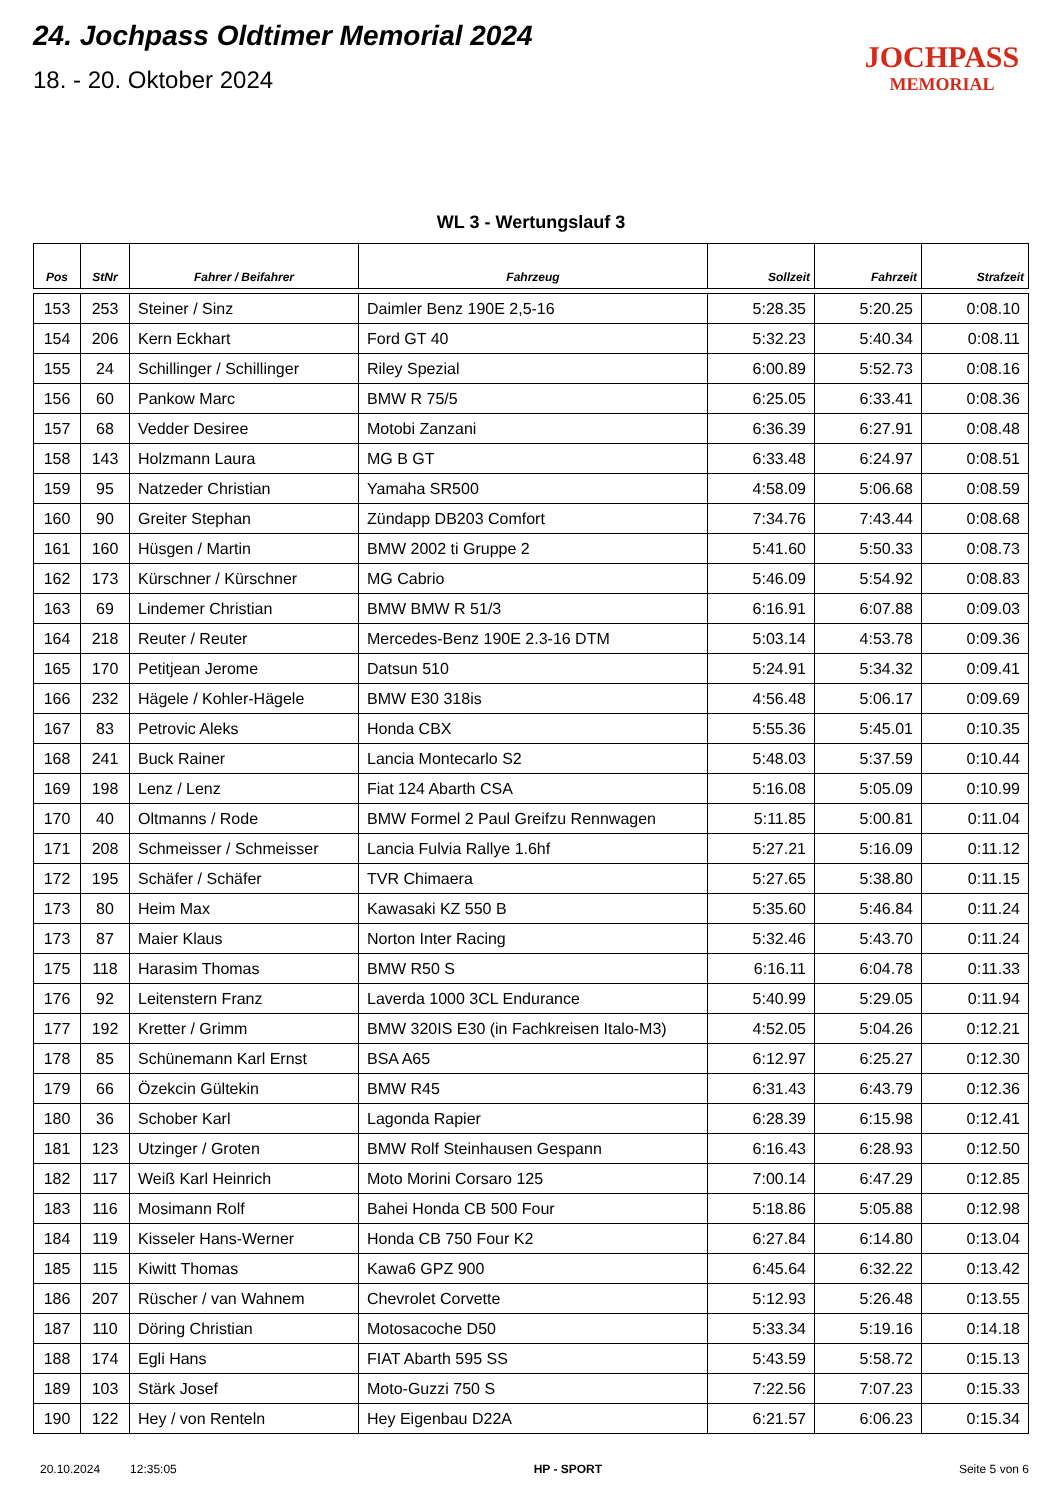24. Jochpass Oldtimer Memorial 2024
18. - 20. Oktober 2024
JOCHPASS
MEMORIAL
WL 3 - Wertungslauf 3
| Pos | StNr | Fahrer / Beifahrer | Fahrzeug | Sollzeit | Fahrzeit | Strafzeit |
| --- | --- | --- | --- | --- | --- | --- |
| 153 | 253 | Steiner / Sinz | Daimler Benz 190E 2,5-16 | 5:28.35 | 5:20.25 | 0:08.10 |
| 154 | 206 | Kern Eckhart | Ford GT 40 | 5:32.23 | 5:40.34 | 0:08.11 |
| 155 | 24 | Schillinger / Schillinger | Riley Spezial | 6:00.89 | 5:52.73 | 0:08.16 |
| 156 | 60 | Pankow Marc | BMW R 75/5 | 6:25.05 | 6:33.41 | 0:08.36 |
| 157 | 68 | Vedder Desiree | Motobi Zanzani | 6:36.39 | 6:27.91 | 0:08.48 |
| 158 | 143 | Holzmann Laura | MG B GT | 6:33.48 | 6:24.97 | 0:08.51 |
| 159 | 95 | Natzeder Christian | Yamaha SR500 | 4:58.09 | 5:06.68 | 0:08.59 |
| 160 | 90 | Greiter Stephan | Zündapp DB203 Comfort | 7:34.76 | 7:43.44 | 0:08.68 |
| 161 | 160 | Hüsgen / Martin | BMW 2002 ti Gruppe 2 | 5:41.60 | 5:50.33 | 0:08.73 |
| 162 | 173 | Kürschner / Kürschner | MG Cabrio | 5:46.09 | 5:54.92 | 0:08.83 |
| 163 | 69 | Lindemer Christian | BMW BMW R 51/3 | 6:16.91 | 6:07.88 | 0:09.03 |
| 164 | 218 | Reuter / Reuter | Mercedes-Benz 190E 2.3-16 DTM | 5:03.14 | 4:53.78 | 0:09.36 |
| 165 | 170 | Petitjean Jerome | Datsun 510 | 5:24.91 | 5:34.32 | 0:09.41 |
| 166 | 232 | Hägele / Kohler-Hägele | BMW E30 318is | 4:56.48 | 5:06.17 | 0:09.69 |
| 167 | 83 | Petrovic Aleks | Honda CBX | 5:55.36 | 5:45.01 | 0:10.35 |
| 168 | 241 | Buck Rainer | Lancia Montecarlo S2 | 5:48.03 | 5:37.59 | 0:10.44 |
| 169 | 198 | Lenz / Lenz | Fiat 124 Abarth CSA | 5:16.08 | 5:05.09 | 0:10.99 |
| 170 | 40 | Oltmanns / Rode | BMW Formel 2 Paul Greifzu Rennwagen | 5:11.85 | 5:00.81 | 0:11.04 |
| 171 | 208 | Schmeisser / Schmeisser | Lancia Fulvia Rallye 1.6hf | 5:27.21 | 5:16.09 | 0:11.12 |
| 172 | 195 | Schäfer / Schäfer | TVR Chimaera | 5:27.65 | 5:38.80 | 0:11.15 |
| 173 | 80 | Heim Max | Kawasaki KZ 550 B | 5:35.60 | 5:46.84 | 0:11.24 |
| 173 | 87 | Maier Klaus | Norton Inter Racing | 5:32.46 | 5:43.70 | 0:11.24 |
| 175 | 118 | Harasim Thomas | BMW R50 S | 6:16.11 | 6:04.78 | 0:11.33 |
| 176 | 92 | Leitenstern Franz | Laverda 1000 3CL Endurance | 5:40.99 | 5:29.05 | 0:11.94 |
| 177 | 192 | Kretter / Grimm | BMW 320IS E30 (in Fachkreisen Italo-M3) | 4:52.05 | 5:04.26 | 0:12.21 |
| 178 | 85 | Schünemann Karl Ernst | BSA A65 | 6:12.97 | 6:25.27 | 0:12.30 |
| 179 | 66 | Özekcin Gültekin | BMW R45 | 6:31.43 | 6:43.79 | 0:12.36 |
| 180 | 36 | Schober Karl | Lagonda Rapier | 6:28.39 | 6:15.98 | 0:12.41 |
| 181 | 123 | Utzinger / Groten | BMW Rolf Steinhausen Gespann | 6:16.43 | 6:28.93 | 0:12.50 |
| 182 | 117 | Weiß Karl Heinrich | Moto Morini Corsaro 125 | 7:00.14 | 6:47.29 | 0:12.85 |
| 183 | 116 | Mosimann Rolf | Bahei Honda CB 500 Four | 5:18.86 | 5:05.88 | 0:12.98 |
| 184 | 119 | Kisseler Hans-Werner | Honda CB 750 Four K2 | 6:27.84 | 6:14.80 | 0:13.04 |
| 185 | 115 | Kiwitt Thomas | Kawa6 GPZ 900 | 6:45.64 | 6:32.22 | 0:13.42 |
| 186 | 207 | Rüscher / van Wahnem | Chevrolet Corvette | 5:12.93 | 5:26.48 | 0:13.55 |
| 187 | 110 | Döring Christian | Motosacoche D50 | 5:33.34 | 5:19.16 | 0:14.18 |
| 188 | 174 | Egli Hans | FIAT Abarth 595 SS | 5:43.59 | 5:58.72 | 0:15.13 |
| 189 | 103 | Stärk Josef | Moto-Guzzi 750 S | 7:22.56 | 7:07.23 | 0:15.33 |
| 190 | 122 | Hey / von Renteln | Hey Eigenbau D22A | 6:21.57 | 6:06.23 | 0:15.34 |
20.10.2024 12:35:05 HP - SPORT Seite 5 von 6